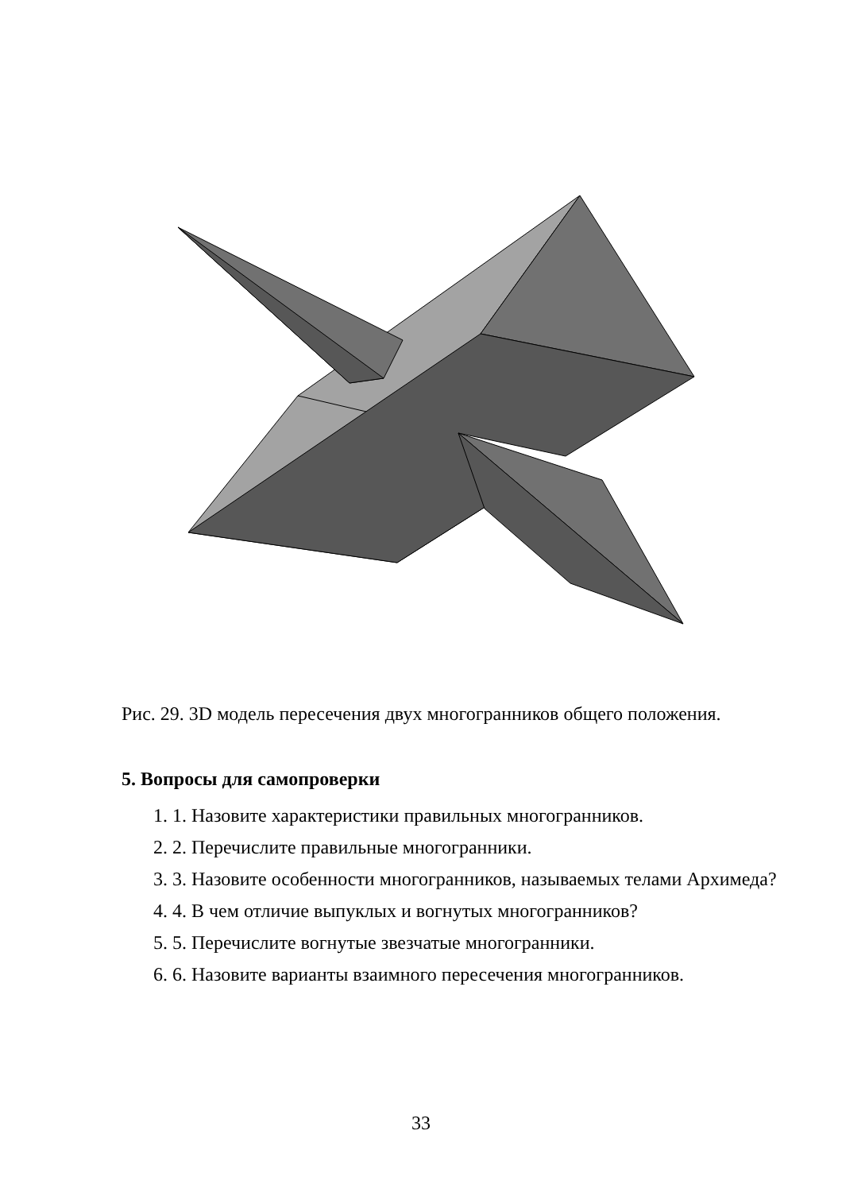Рис. 29. 3D модель пересечения двух многогранников общего положения.
5. Вопросы для самопроверки
1. 1. Назовите характеристики правильных многогранников.
2. 2. Перечислите правильные многогранники.
3. 3. Назовите особенности многогранников, называемых телами Архимеда?
4. 4. В чем отличие выпуклых и вогнутых многогранников?
5. 5. Перечислите вогнутые звезчатые многогранники.
6. 6. Назовите варианты взаимного пересечения многогранников.
33